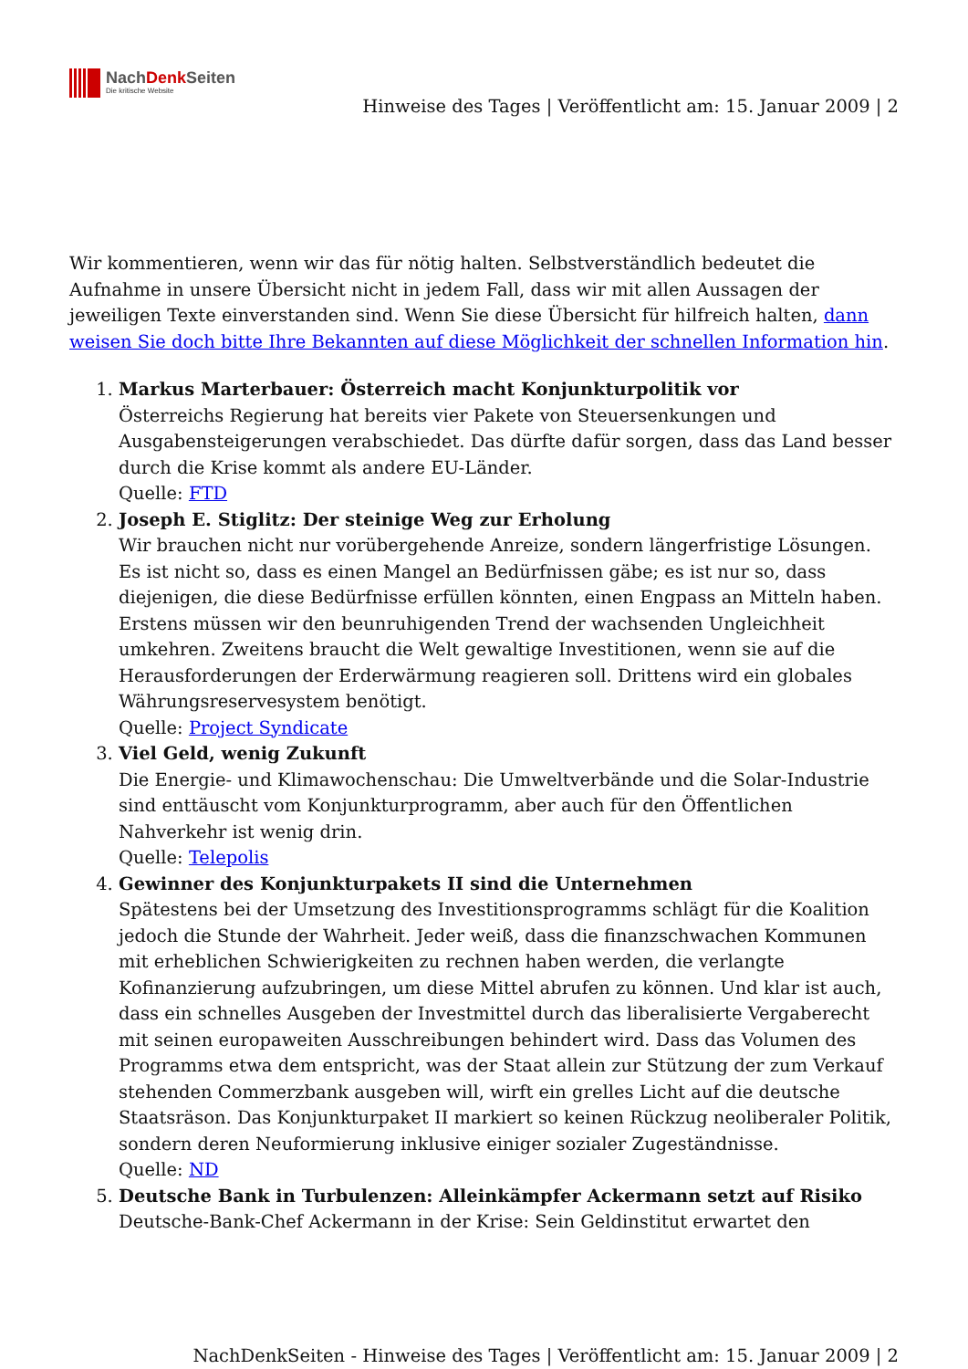NachDenk Seiten
Die kritische Website
Hinweise des Tages | Veröffentlicht am: 15. Januar 2009 | 2
Wir kommentieren, wenn wir das für nötig halten. Selbstverständlich bedeutet die Aufnahme in unsere Übersicht nicht in jedem Fall, dass wir mit allen Aussagen der jeweiligen Texte einverstanden sind. Wenn Sie diese Übersicht für hilfreich halten, dann weisen Sie doch bitte Ihre Bekannten auf diese Möglichkeit der schnellen Information hin.
1. Markus Marterbauer: Österreich macht Konjunkturpolitik vor
Österreichs Regierung hat bereits vier Pakete von Steuersenkungen und Ausgabensteigerungen verabschiedet. Das dürfte dafür sorgen, dass das Land besser durch die Krise kommt als andere EU-Länder.
Quelle: FTD
2. Joseph E. Stiglitz: Der steinige Weg zur Erholung
Wir brauchen nicht nur vorübergehende Anreize, sondern längerfristige Lösungen. Es ist nicht so, dass es einen Mangel an Bedürfnissen gäbe; es ist nur so, dass diejenigen, die diese Bedürfnisse erfüllen könnten, einen Engpass an Mitteln haben. Erstens müssen wir den beunruhigenden Trend der wachsenden Ungleichheit umkehren. Zweitens braucht die Welt gewaltige Investitionen, wenn sie auf die Herausforderungen der Erderwärmung reagieren soll. Drittens wird ein globales Währungsreservesystem benötigt.
Quelle: Project Syndicate
3. Viel Geld, wenig Zukunft
Die Energie- und Klimawochenschau: Die Umweltverbände und die Solar-Industrie sind enttäuscht vom Konjunkturprogramm, aber auch für den Öffentlichen Nahverkehr ist wenig drin.
Quelle: Telepolis
4. Gewinner des Konjunkturpakets II sind die Unternehmen
Spätestens bei der Umsetzung des Investitionsprogramms schlägt für die Koalition jedoch die Stunde der Wahrheit. Jeder weiß, dass die finanzschwachen Kommunen mit erheblichen Schwierigkeiten zu rechnen haben werden, die verlangte Kofinanzierung aufzubringen, um diese Mittel abrufen zu können. Und klar ist auch, dass ein schnelles Ausgeben der Investmittel durch das liberalisierte Vergaberecht mit seinen europaweiten Ausschreibungen behindert wird. Dass das Volumen des Programms etwa dem entspricht, was der Staat allein zur Stützung der zum Verkauf stehenden Commerzbank ausgeben will, wirft ein grelles Licht auf die deutsche Staatsräson. Das Konjunkturpaket II markiert so keinen Rückzug neoliberaler Politik, sondern deren Neuformierung inklusive einiger sozialer Zugeständnisse.
Quelle: ND
5. Deutsche Bank in Turbulenzen: Alleinkämpfer Ackermann setzt auf Risiko
Deutsche-Bank-Chef Ackermann in der Krise: Sein Geldinstitut erwartet den
NachDenkSeiten - Hinweise des Tages | Veröffentlicht am: 15. Januar 2009 | 2